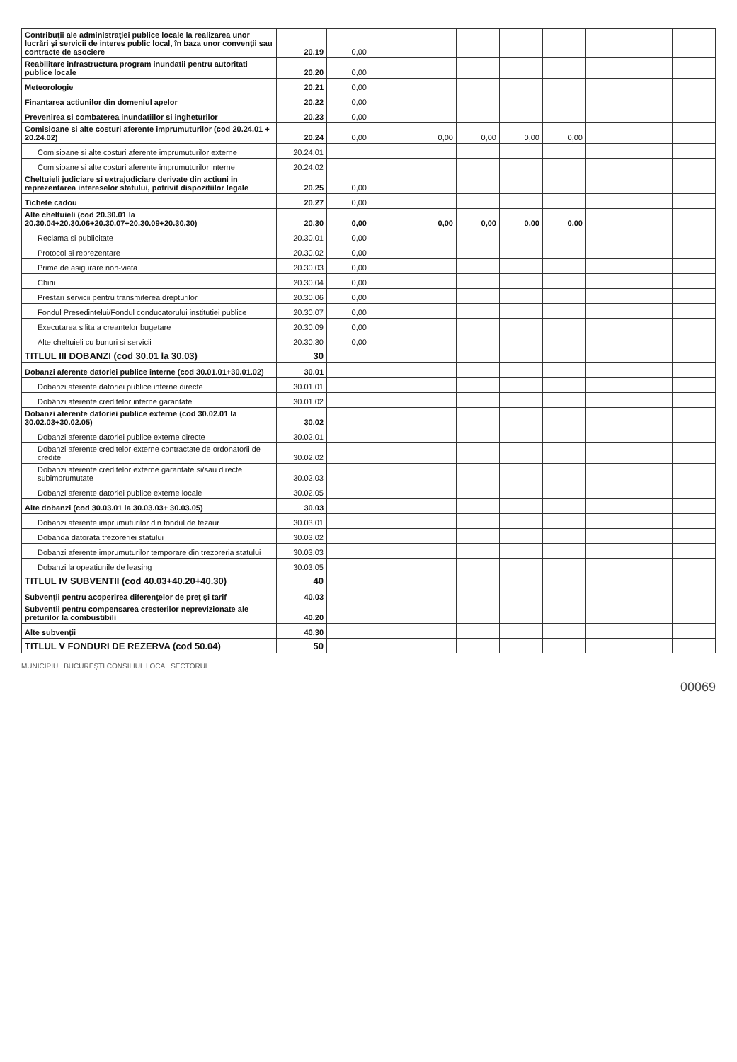| Contribuţii ale administraţiei publice locale la realizarea unor lucrări şi servicii de interes public local, în baza unor convenţii sau contracte de asociere | 20.19 | 0,00 | | | | | | | | |
| Reabilitare infrastructura program inundatii pentru autoritati publice locale | 20.20 | 0,00 | | | | | | | | |
| Meteorologie | 20.21 | 0,00 | | | | | | | | |
| Finantarea actiunilor din domeniul apelor | 20.22 | 0,00 | | | | | | | | |
| Prevenirea si combaterea inundatiilor si ingheturilor | 20.23 | 0,00 | | | | | | | | |
| Comisioane si alte costuri aferente imprumuturilor (cod 20.24.01 + 20.24.02) | 20.24 | 0,00 | | 0,00 | 0,00 | 0,00 | 0,00 | | | |
| Comisioane si alte costuri aferente imprumuturilor externe | 20.24.01 | | | | | | | | | |
| Comisioane si alte costuri aferente imprumuturilor interne | 20.24.02 | | | | | | | | | |
| Cheltuieli judiciare si extrajudiciare derivate din actiuni in reprezentarea intereselor statului, potrivit dispozitiilor legale | 20.25 | 0,00 | | | | | | | | |
| Tichete cadou | 20.27 | 0,00 | | | | | | | | |
| Alte cheltuieli (cod 20.30.01 la 20.30.04+20.30.06+20.30.07+20.30.09+20.30.30) | 20.30 | 0,00 | | 0,00 | 0,00 | 0,00 | 0,00 | | | |
| Reclama si publicitate | 20.30.01 | 0,00 | | | | | | | | |
| Protocol si reprezentare | 20.30.02 | 0,00 | | | | | | | | |
| Prime de asigurare non-viata | 20.30.03 | 0,00 | | | | | | | | |
| Chirii | 20.30.04 | 0,00 | | | | | | | | |
| Prestari servicii pentru transmiterea drepturilor | 20.30.06 | 0,00 | | | | | | | | |
| Fondul Presedintelui/Fondul conducatorului institutiei publice | 20.30.07 | 0,00 | | | | | | | | |
| Executarea silita a creantelor bugetare | 20.30.09 | 0,00 | | | | | | | | |
| Alte cheltuieli cu bunuri si servicii | 20.30.30 | 0,00 | | | | | | | | |
| TITLUL III DOBANZI (cod 30.01 la 30.03) | 30 | | | | | | | | | |
| Dobanzi aferente datoriei publice interne (cod 30.01.01+30.01.02) | 30.01 | | | | | | | | | |
| Dobanzi aferente datoriei publice interne directe | 30.01.01 | | | | | | | | | |
| Dobânzi aferente creditelor interne garantate | 30.01.02 | | | | | | | | | |
| Dobanzi aferente datoriei publice externe (cod 30.02.01 la 30.02.03+30.02.05) | 30.02 | | | | | | | | | |
| Dobanzi aferente datoriei publice externe directe | 30.02.01 | | | | | | | | | |
| Dobanzi aferente creditelor externe contractate de ordonatorii de credite | 30.02.02 | | | | | | | | | |
| Dobanzi aferente creditelor externe garantate si/sau directe subimprumutate | 30.02.03 | | | | | | | | | |
| Dobanzi aferente datoriei publice externe locale | 30.02.05 | | | | | | | | | |
| Alte dobanzi (cod 30.03.01 la 30.03.03+ 30.03.05) | 30.03 | | | | | | | | | |
| Dobanzi aferente imprumuturilor din fondul de tezaur | 30.03.01 | | | | | | | | | |
| Dobanda datorata trezoreriei statului | 30.03.02 | | | | | | | | | |
| Dobanzi aferente imprumuturilor temporare din trezoreria statului | 30.03.03 | | | | | | | | | |
| Dobanzi la opeatiunile de leasing | 30.03.05 | | | | | | | | | |
| TITLUL IV SUBVENTII (cod 40.03+40.20+40.30) | 40 | | | | | | | | | |
| Subvenţii pentru acoperirea diferenţelor de preţ şi tarif | 40.03 | | | | | | | | | |
| Subventii pentru compensarea cresterilor neprevizionate ale preturilor la combustibili | 40.20 | | | | | | | | | |
| Alte subvenţii | 40.30 | | | | | | | | | |
| TITLUL V FONDURI DE REZERVA (cod 50.04) | 50 | | | | | | | | | |
MUNICIPIUL BUCUREŞTI CONSILIUL LOCAL SECTORUL
00069